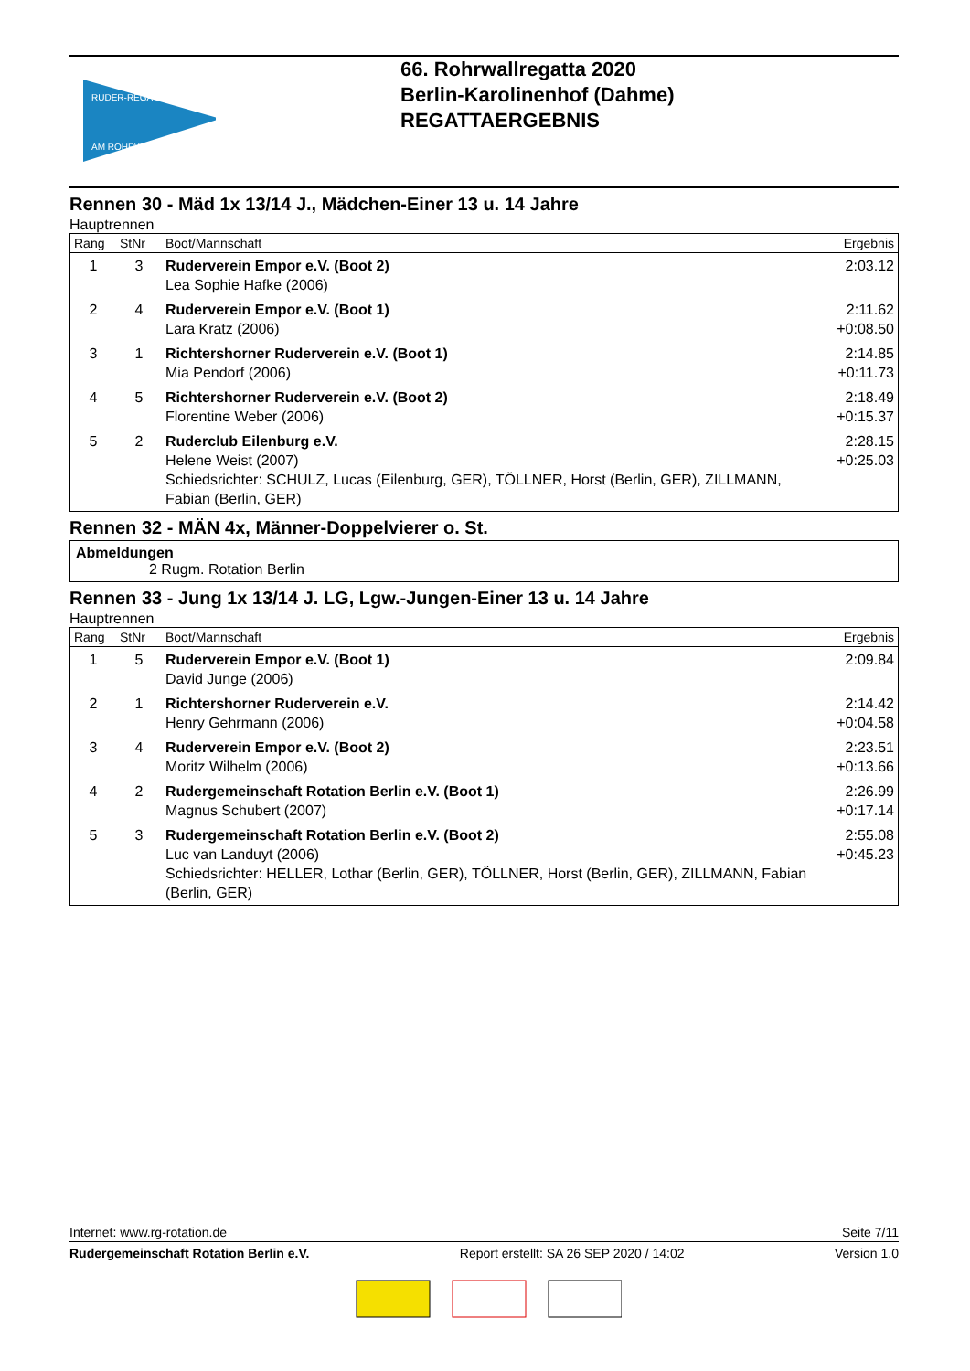RUDER-REGATTA
AM ROHRWALL
66. Rohrwallregatta 2020
Berlin-Karolinenhof (Dahme)
REGATTAERGEBNIS
Rennen 30 - Mäd 1x 13/14 J., Mädchen-Einer 13 u. 14 Jahre
Hauptrennen
| Rang | StNr | Boot/Mannschaft | Ergebnis |
| --- | --- | --- | --- |
| 1 | 3 | Ruderverein Empor e.V. (Boot 2) Lea Sophie Hafke (2006) | 2:03.12 |
| 2 | 4 | Ruderverein Empor e.V. (Boot 1) Lara Kratz (2006) | 2:11.62 +0:08.50 |
| 3 | 1 | Richtershorner Ruderverein e.V. (Boot 1) Mia Pendorf (2006) | 2:14.85 +0:11.73 |
| 4 | 5 | Richtershorner Ruderverein e.V. (Boot 2) Florentine Weber (2006) | 2:18.49 +0:15.37 |
| 5 | 2 | Ruderclub Eilenburg e.V. Helene Weist (2007) Schiedsrichter: SCHULZ, Lucas (Eilenburg, GER), TÖLLNER, Horst (Berlin, GER), ZILLMANN, Fabian (Berlin, GER) | 2:28.15 +0:25.03 |
Rennen 32 - MÄN 4x, Männer-Doppelvierer o. St.
Abmeldungen
2 Rugm. Rotation Berlin
Rennen 33 - Jung 1x 13/14 J. LG, Lgw.-Jungen-Einer 13 u. 14 Jahre
Hauptrennen
| Rang | StNr | Boot/Mannschaft | Ergebnis |
| --- | --- | --- | --- |
| 1 | 5 | Ruderverein Empor e.V. (Boot 1) David Junge (2006) | 2:09.84 |
| 2 | 1 | Richtershorner Ruderverein e.V. Henry Gehrmann (2006) | 2:14.42 +0:04.58 |
| 3 | 4 | Ruderverein Empor e.V. (Boot 2) Moritz Wilhelm (2006) | 2:23.51 +0:13.66 |
| 4 | 2 | Rudergemeinschaft Rotation Berlin e.V. (Boot 1) Magnus Schubert (2007) | 2:26.99 +0:17.14 |
| 5 | 3 | Rudergemeinschaft Rotation Berlin e.V. (Boot 2) Luc van Landuyt (2006) Schiedsrichter: HELLER, Lothar (Berlin, GER), TÖLLNER, Horst (Berlin, GER), ZILLMANN, Fabian (Berlin, GER) | 2:55.08 +0:45.23 |
Internet: www.rg-rotation.de Seite 7/11
Rudergemeinschaft Rotation Berlin e.V. Report erstellt: SA 26 SEP 2020 / 14:02 Version 1.0